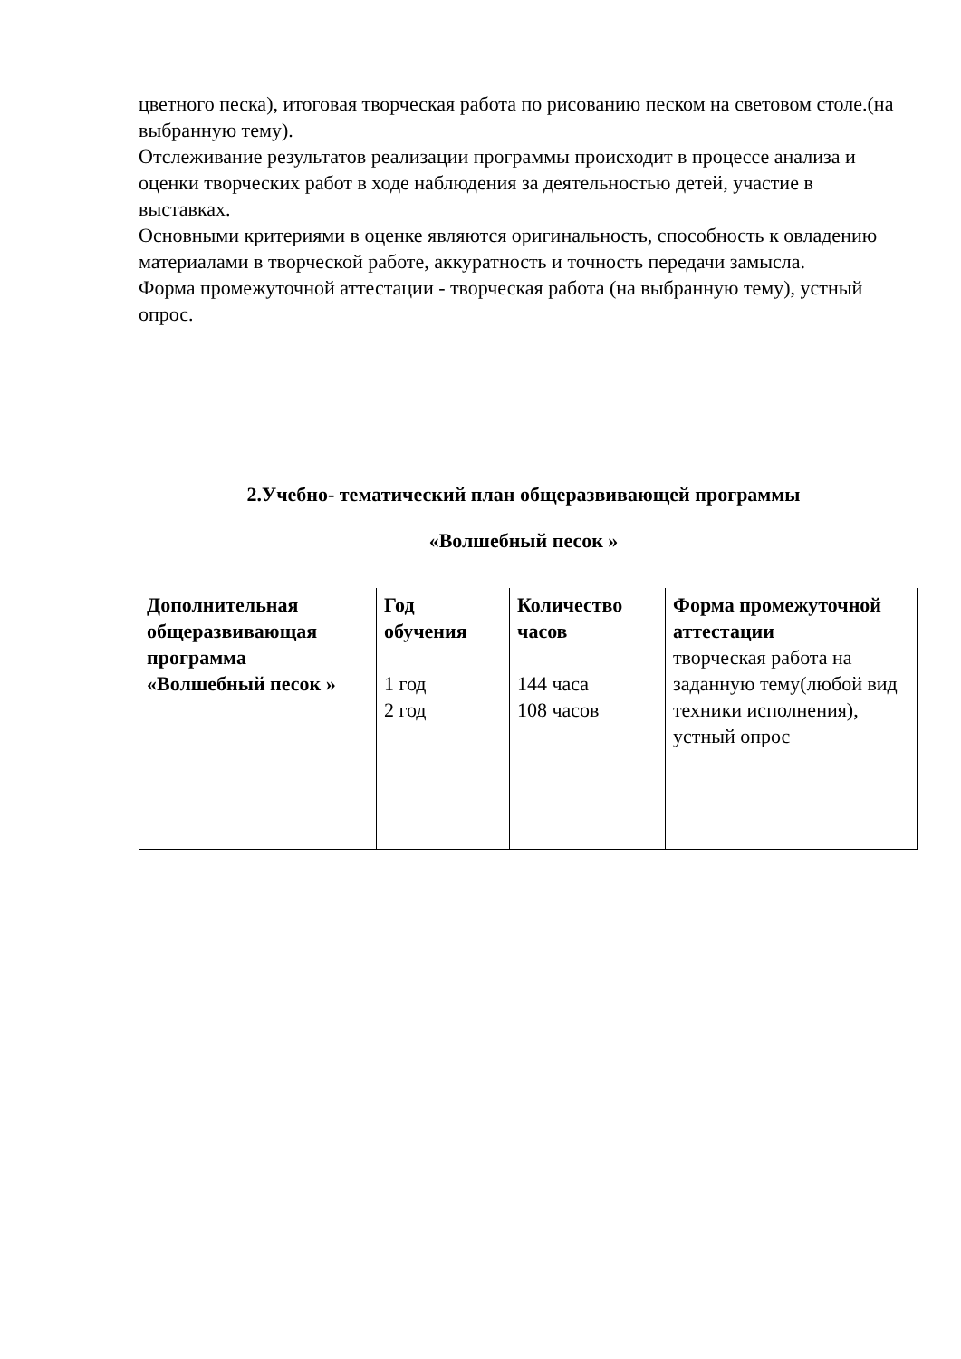цветного песка), итоговая творческая работа по рисованию песком на световом столе.(на выбранную тему).
Отслеживание результатов реализации программы происходит в процессе анализа и оценки творческих работ в ходе наблюдения за деятельностью детей, участие в выставках.
Основными критериями в оценке являются оригинальность, способность к овладению материалами в творческой работе, аккуратность и точность передачи замысла.
Форма промежуточной аттестации - творческая работа (на выбранную тему), устный опрос.
2.Учебно- тематический план общеразвивающей программы
«Волшебный песок »
| Дополнительная общеразвивающая программа «Волшебный песок » | Год обучения 1 год 2 год | Количество часов 144 часа 108 часов | Форма промежуточной аттестации творческая работа на заданную тему(любой вид техники исполнения), устный опрос |